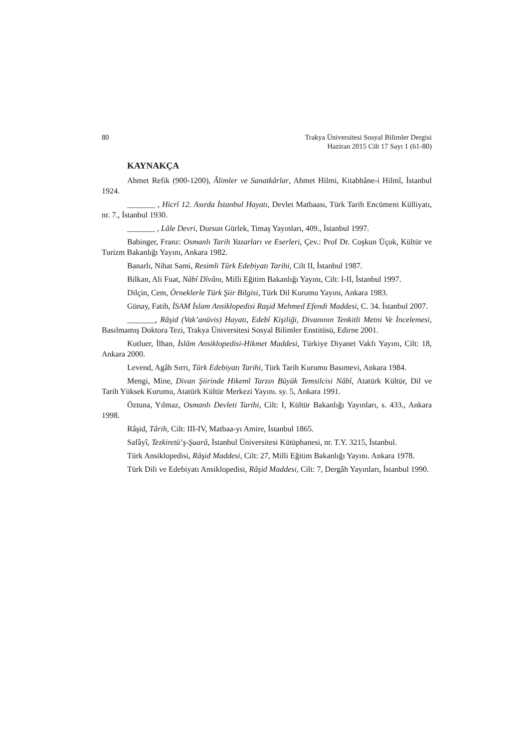80 Trakya Üniversitesi Sosyal Bilimler Dergisi
Haziran 2015 Cilt 17 Sayı 1 (61-80)
KAYNAKÇA
Ahmet Refik (900-1200), Âlimler ve Sanatkârlar, Ahmet Hilmi, Kitabhâne-i Hilmî, İstanbul 1924.
_______ , Hicrî 12. Asırda İstanbul Hayatı, Devlet Matbaası, Türk Tarih Encümeni Külliyatı, nr. 7., İstanbul 1930.
_______ , Lâle Devri, Dursun Gürlek, Timaş Yayınları, 409., İstanbul 1997.
Babinger, Franz: Osmanlı Tarih Yazarları ve Eserleri, Çev.: Prof Dr. Coşkun Üçok, Kültür ve Turizm Bakanlığı Yayını, Ankara 1982.
Banarlı, Nihat Sami, Resimli Türk Edebiyatı Tarihi, Cilt II, İstanbul 1987.
Bilkan, Ali Fuat, Nâbî Dîvânı, Milli Eğitim Bakanlığı Yayını, Cilt: I-II, İstanbul 1997.
Dilçin, Cem, Örneklerle Türk Şiir Bilgisi, Türk Dil Kurumu Yayını, Ankara 1983.
Günay, Fatih, İSAM İslam Ansiklopedisi Raşid Mehmed Efendi Maddesi, C. 34. İstanbul 2007.
_______, Râşid (Vak’anüvis) Hayatı, Edebî Kişiliği, Divanının Tenkitli Metni Ve İncelemesi, Basılmamış Doktora Tezi, Trakya Üniversitesi Sosyal Bilimler Enstitüsü, Edirne 2001.
Kutluer, İlhan, İslâm Ansiklopedisi-Hikmet Maddesi, Türkiye Diyanet Vakfı Yayını, Cilt: 18, Ankara 2000.
Levend, Agâh Sırrı, Türk Edebiyatı Tarihi, Türk Tarih Kurumu Basımevi, Ankara 1984.
Mengi, Mine, Divan Şiirinde Hikemî Tarzın Büyük Temsilcisi Nâbî, Atatürk Kültür, Dil ve Tarih Yüksek Kurumu, Atatürk Kültür Merkezi Yayını. sy. 5, Ankara 1991.
Öztuna, Yılmaz, Osmanlı Devleti Tarihi, Cilt: I, Kültür Bakanlığı Yayınları, s. 433., Ankara 1998.
Râşid, Târih, Cilt: III-IV, Matbaa-yı Amire, İstanbul 1865.
Safâyî, Tezkiretü’ş-Şuarâ, İstanbul Üniversitesi Kütüphanesi, nr. T.Y. 3215, İstanbul.
Türk Ansiklopedisi, Râşid Maddesi, Cilt: 27, Milli Eğitim Bakanlığı Yayını. Ankara 1978.
Türk Dili ve Edebiyatı Ansiklopedisi, Râşid Maddesi, Cilt: 7, Dergâh Yayınları, İstanbul 1990.